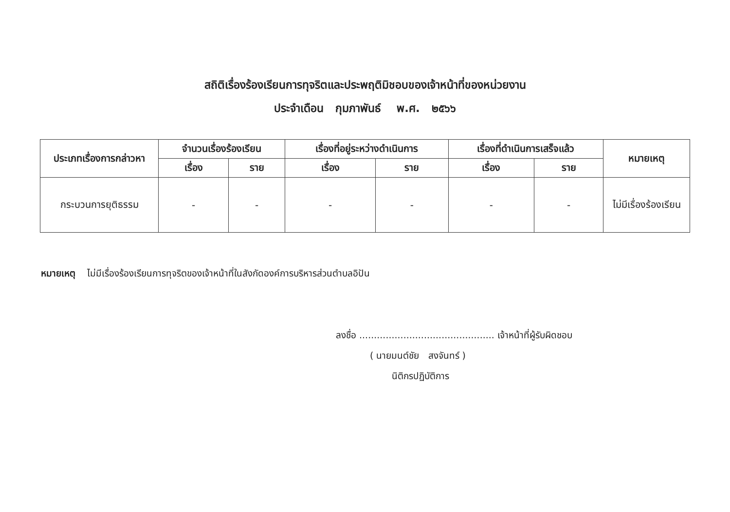สถิติเรื่องร้องเรียนการทุจริตและประพฤติมิชอบของเจ้าหน้าที่ของหน่วยงาน
ประจำเดือน กุมภาพันธ์ พ.ศ. ๒๕๖๖
| ประเภทเรื่องการกล่าวหา | จำนวนเรื่องร้องเรียน | | เรื่องที่อยู่ระหว่างดำเนินการ | | เรื่องที่ดำเนินการเสร็จแล้ว | | หมายเหตุ |
| --- | --- | --- | --- | --- | --- | --- | --- |
| | เรื่อง | ราย | เรื่อง | ราย | เรื่อง | ราย | |
| กระบวนการยุติธรรม | - | - | - | - | - | - | ไม่มีเรื่องร้องเรียน |
หมายเหตุ ไม่มีเรื่องร้องเรียนการทุจริตของเจ้าหน้าที่ในสังกัดองค์การบริหารส่วนตำบลอิปัน
ลงชื่อ .............................................. เจ้าหน้าที่ผู้รับผิดชอบ
( นายมนต์ชัย สงจันทร์ )
นิติกรปฏิบัติการ